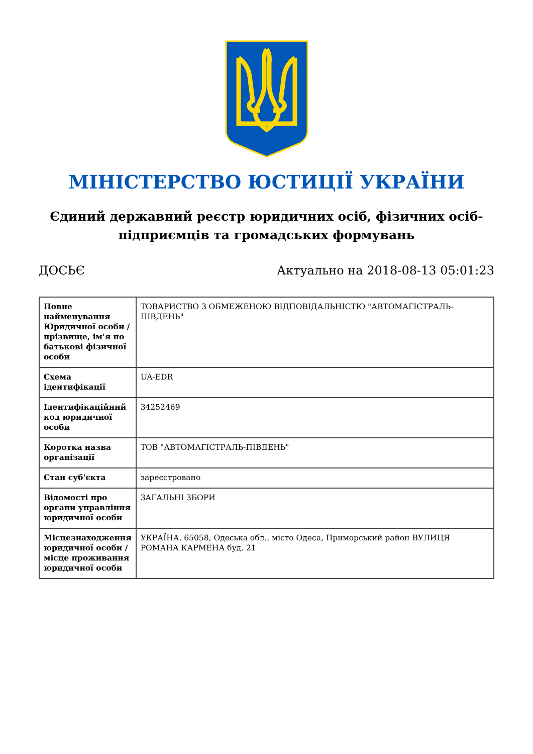МІНІСТЕРСТВО ЮСТИЦІЇ УКРАЇНИ
Єдиний державний реєстр юридичних осіб, фізичних осіб-підприємців та громадських формувань
ДОСЬЄ Актуально на 2018-08-13 05:01:23
| Повне найменування Юридичної особи / прізвище, ім'я по батькові фізичної особи | ТОВАРИСТВО З ОБМЕЖЕНОЮ ВІДПОВІДАЛЬНІСТЮ "АВТОМАГІСТРАЛЬ-ПІВДЕНЬ" |
| Схема ідентифікації | UA-EDR |
| Ідентифікаційний код юридичної особи | 34252469 |
| Коротка назва організації | ТОВ "АВТОМАГІСТРАЛЬ-ПІВДЕНЬ" |
| Стан суб'єкта | зареєстровано |
| Відомості про органи управління юридичної особи | ЗАГАЛЬНІ ЗБОРИ |
| Місцезнаходження юридичної особи / місце проживання юридичної особи | УКРАЇНА, 65058, Одеська обл., місто Одеса, Приморський район ВУЛИЦЯ РОМАНА КАРМЕНА буд. 21 |